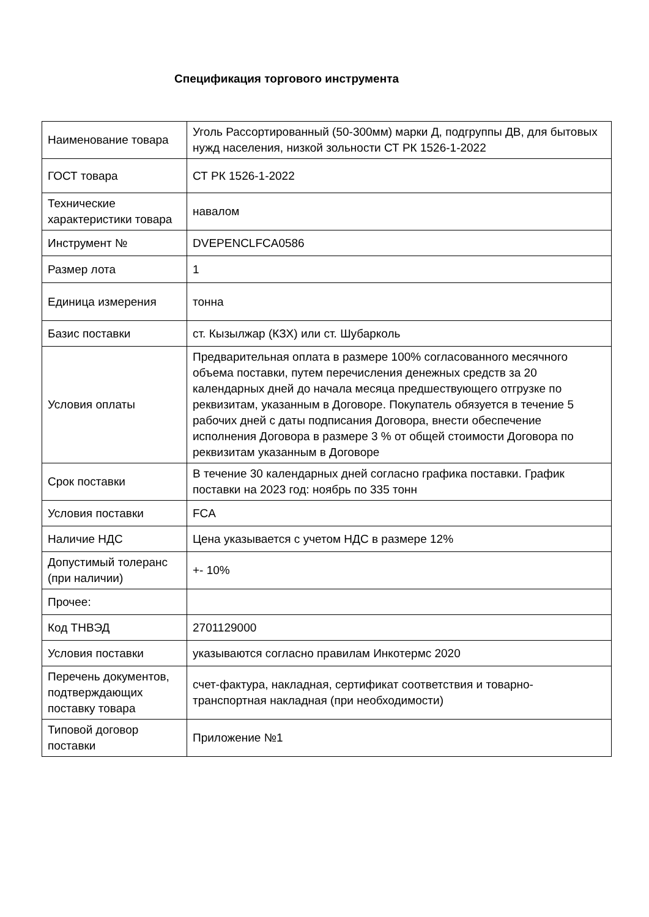Спецификация торгового инструмента
| Наименование товара | Уголь Рассортированный (50-300мм) марки Д, подгруппы ДВ, для бытовых нужд населения, низкой зольности СТ РК 1526-1-2022 |
| ГОСТ товара | СТ РК 1526-1-2022 |
| Технические характеристики товара | навалом |
| Инструмент № | DVEPENCLFCA0586 |
| Размер лота | 1 |
| Единица измерения | тонна |
| Базис поставки | ст. Кызылжар (КЗХ) или ст. Шубарколь |
| Условия оплаты | Предварительная оплата в размере 100% согласованного месячного объема поставки, путем перечисления денежных средств за 20 календарных дней до начала месяца предшествующего отгрузке по реквизитам, указанным в Договоре. Покупатель обязуется в течение 5 рабочих дней с даты подписания Договора, внести обеспечение исполнения Договора в размере 3 % от общей стоимости Договора по реквизитам указанным в Договоре |
| Срок поставки | В течение 30 календарных дней согласно графика поставки. График поставки на 2023 год: ноябрь по 335 тонн |
| Условия поставки | FCA |
| Наличие НДС | Цена указывается с учетом НДС в размере 12% |
| Допустимый толеранс (при наличии) | +- 10% |
| Прочее: | |
| Код ТНВЭД | 2701129000 |
| Условия поставки | указываются согласно правилам Инкотермс 2020 |
| Перечень документов, подтверждающих поставку товара | счет-фактура, накладная, сертификат соответствия и товарно-транспортная накладная (при необходимости) |
| Типовой договор поставки | Приложение №1 |